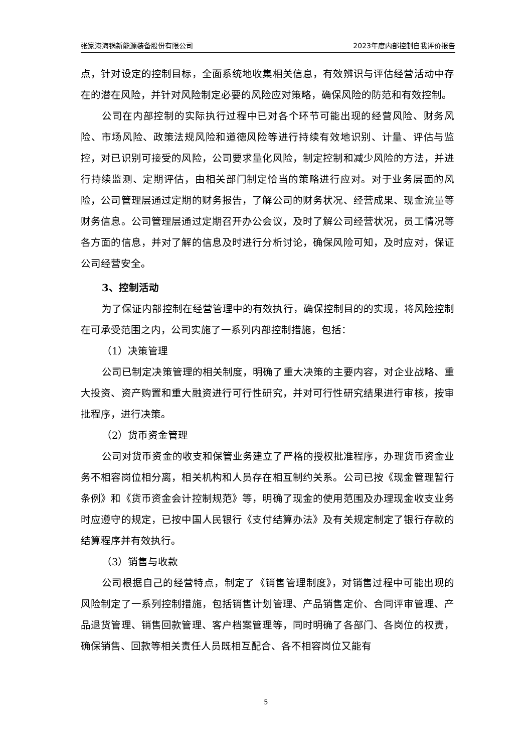张家港海锅新能源装备股份有限公司 2023年度内部控制自我评价报告
点，针对设定的控制目标，全面系统地收集相关信息，有效辨识与评估经营活动中存在的潜在风险，并针对风险制定必要的风险应对策略，确保风险的防范和有效控制。
公司在内部控制的实际执行过程中已对各个环节可能出现的经营风险、财务风险、市场风险、政策法规风险和道德风险等进行持续有效地识别、计量、评估与监控，对已识别可接受的风险，公司要求量化风险，制定控制和减少风险的方法，并进行持续监测、定期评估，由相关部门制定恰当的策略进行应对。对于业务层面的风险，公司管理层通过定期的财务报告，了解公司的财务状况、经营成果、现金流量等财务信息。公司管理层通过定期召开办公会议，及时了解公司经营状况，员工情况等各方面的信息，并对了解的信息及时进行分析讨论，确保风险可知，及时应对，保证公司经营安全。
3、控制活动
为了保证内部控制在经营管理中的有效执行，确保控制目的的实现，将风险控制在可承受范围之内，公司实施了一系列内部控制措施，包括：
（1）决策管理
公司已制定决策管理的相关制度，明确了重大决策的主要内容，对企业战略、重大投资、资产购置和重大融资进行可行性研究，并对可行性研究结果进行审核，按审批程序，进行决策。
（2）货币资金管理
公司对货币资金的收支和保管业务建立了严格的授权批准程序，办理货币资金业务不相容岗位相分离，相关机构和人员存在相互制约关系。公司已按《现金管理暂行条例》和《货币资金会计控制规范》等，明确了现金的使用范围及办理现金收支业务时应遵守的规定，已按中国人民银行《支付结算办法》及有关规定制定了银行存款的结算程序并有效执行。
（3）销售与收款
公司根据自己的经营特点，制定了《销售管理制度》，对销售过程中可能出现的风险制定了一系列控制措施，包括销售计划管理、产品销售定价、合同评审管理、产品退货管理、销售回款管理、客户档案管理等，同时明确了各部门、各岗位的权责，确保销售、回款等相关责任人员既相互配合、各不相容岗位又能有
5